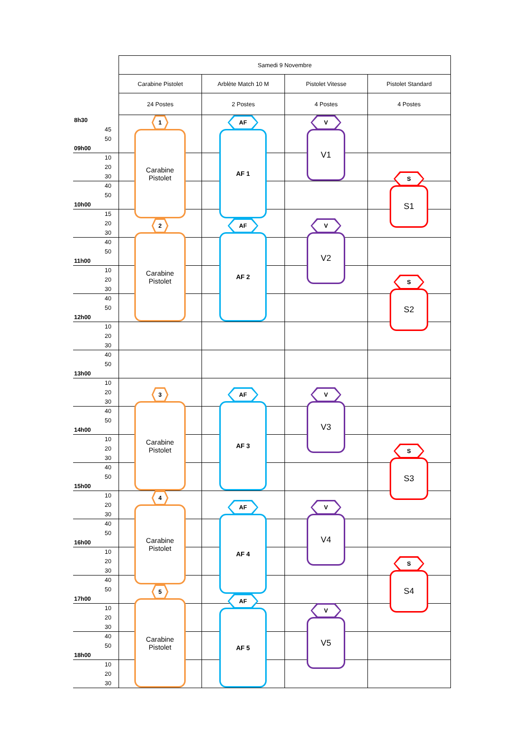| Samedi 9 Novembre | | | |
| Carabine Pistolet | Arblète Match 10 M | Pistolet Vitesse | Pistolet Standard |
| 24 Postes | 2 Postes | 4 Postes | 4 Postes |
8h30
45
50
09h00
10
20
30
40
50
10h00
15
20
30
40
50
11h00
10
20
30
40
50
12h00
10
20
30
40
50
13h00
10
20
30
40
50
14h00
10
20
30
40
50
15h00
10
20
30
40
50
16h00
10
20
30
40
50
17h00
10
20
30
40
50
18h00
10
20
30
1
Carabine
Pistolet
2
Carabine
Pistolet
3
Carabine
Pistolet
4
Carabine
Pistolet
5
Carabine
Pistolet
AF
AF 1
AF
AF 2
AF
AF 3
AF
AF 4
AF
AF 5
V
V1
V
V2
V
V3
V
V4
V
V5
S
S1
S
S2
S
S3
S
S4